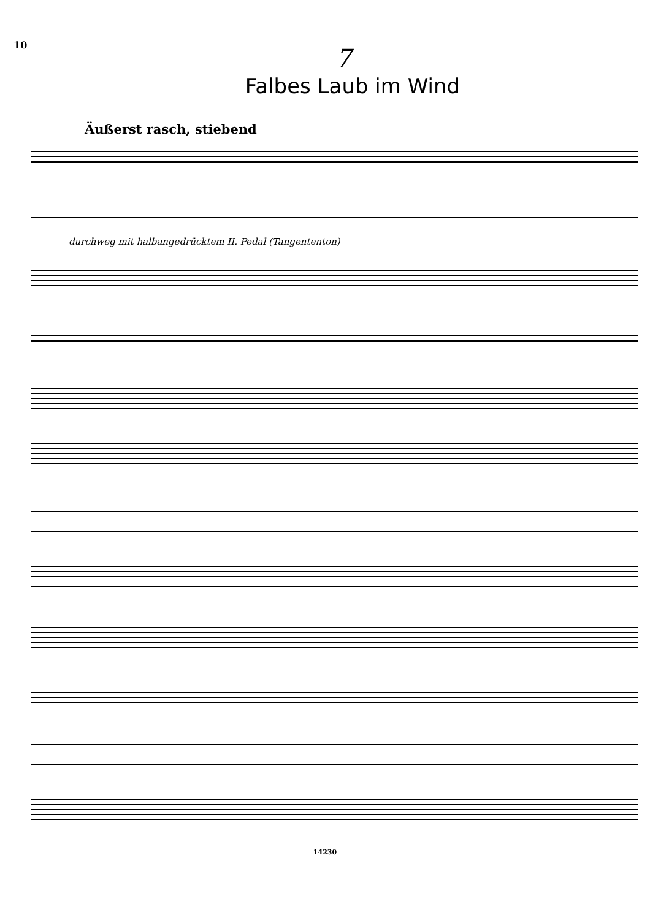10
7
Falbes Laub im Wind
Äußerst rasch, stiebend
durchweg mit halbangedrücktem II. Pedal (Tangententon)
14230